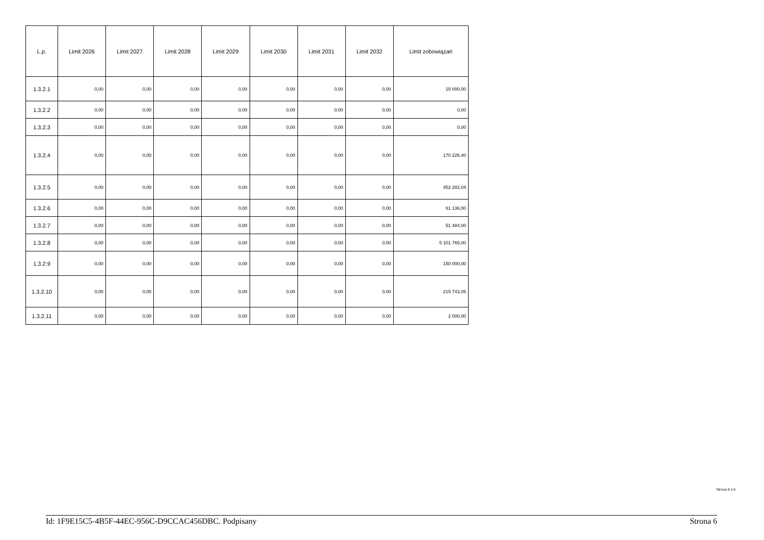| L.p. | Limit 2026 | Limit 2027 | Limit 2028 | Limit 2029 | Limit 2030 | Limit 2031 | Limit 2032 | Limit zobowiązań |
| --- | --- | --- | --- | --- | --- | --- | --- | --- |
| 1.3.2.1 | 0,00 | 0,00 | 0,00 | 0,00 | 0,00 | 0,00 | 0,00 | 15 000,00 |
| 1.3.2.2 | 0,00 | 0,00 | 0,00 | 0,00 | 0,00 | 0,00 | 0,00 | 0,00 |
| 1.3.2.3 | 0,00 | 0,00 | 0,00 | 0,00 | 0,00 | 0,00 | 0,00 | 0,00 |
| 1.3.2.4 | 0,00 | 0,00 | 0,00 | 0,00 | 0,00 | 0,00 | 0,00 | 170 226,40 |
| 1.3.2.5 | 0,00 | 0,00 | 0,00 | 0,00 | 0,00 | 0,00 | 0,00 | 452 282,04 |
| 1.3.2.6 | 0,00 | 0,00 | 0,00 | 0,00 | 0,00 | 0,00 | 0,00 | 61 136,00 |
| 1.3.2.7 | 0,00 | 0,00 | 0,00 | 0,00 | 0,00 | 0,00 | 0,00 | 51 484,00 |
| 1.3.2.8 | 0,00 | 0,00 | 0,00 | 0,00 | 0,00 | 0,00 | 0,00 | 5 101 765,00 |
| 1.3.2.9 | 0,00 | 0,00 | 0,00 | 0,00 | 0,00 | 0,00 | 0,00 | 150 000,00 |
| 1.3.2.10 | 0,00 | 0,00 | 0,00 | 0,00 | 0,00 | 0,00 | 0,00 | 215 743,05 |
| 1.3.2.11 | 0,00 | 0,00 | 0,00 | 0,00 | 0,00 | 0,00 | 0,00 | 2 000,00 |
Strona 6 z 6
Id: 1F9E15C5-4B5F-44EC-956C-D9CCAC456DBC. Podpisany Strona 6